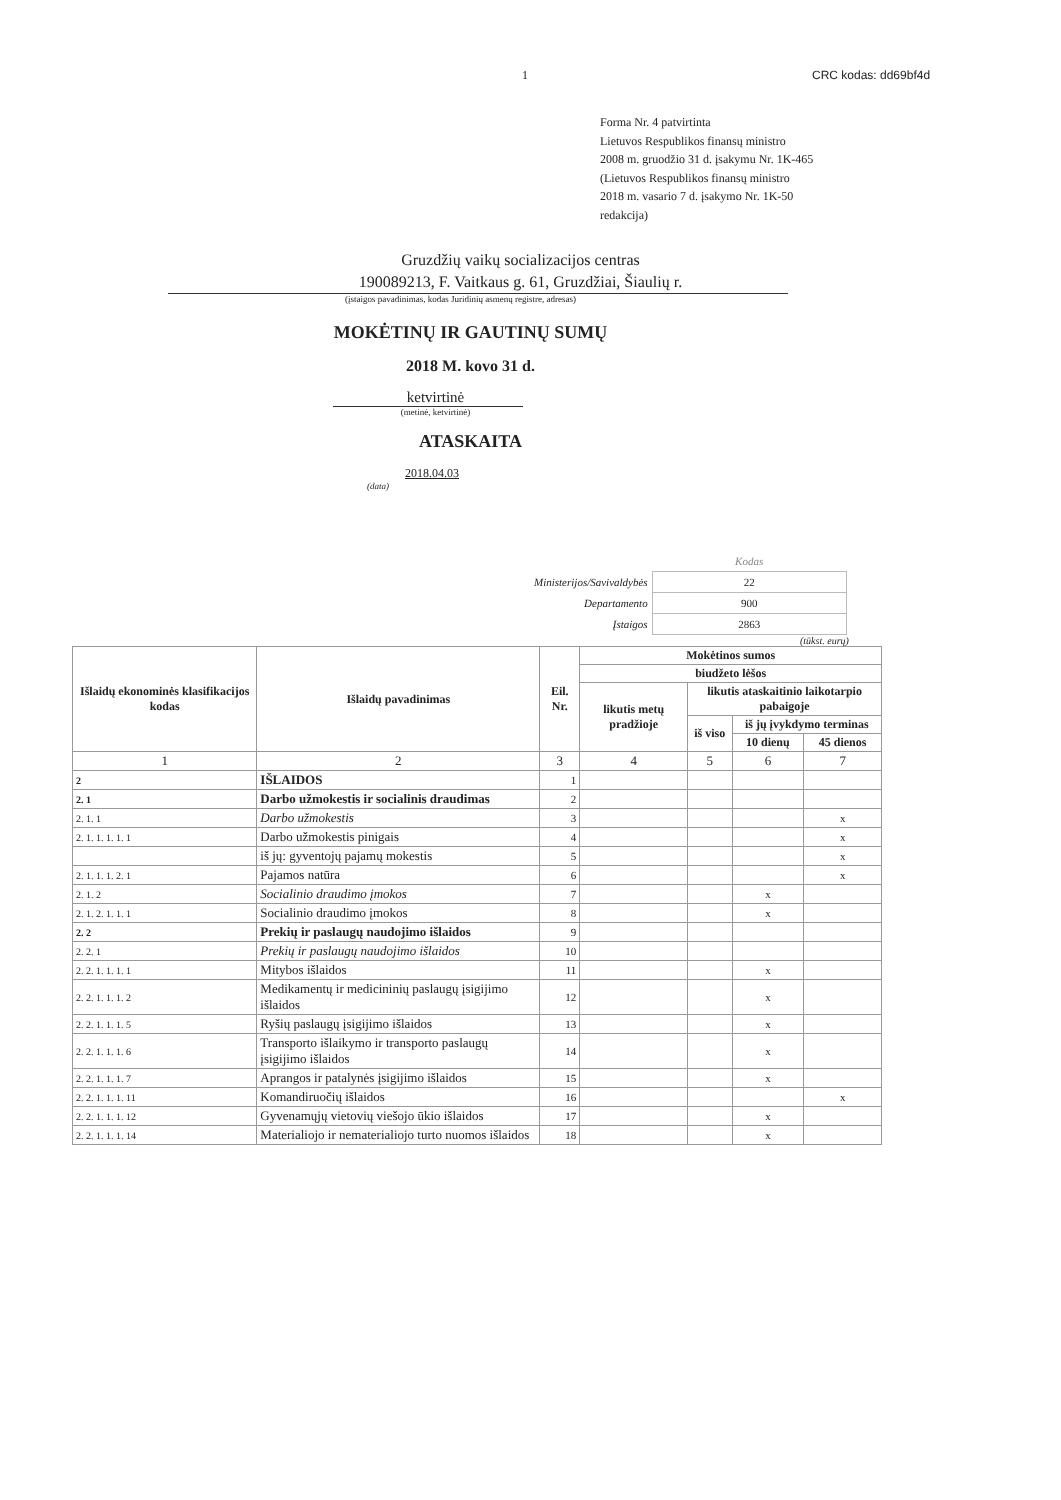1 CRC kodas: dd69bf4d
Forma Nr. 4 patvirtinta
Lietuvos Respublikos finansų ministro
2008 m. gruodžio 31 d. įsakymu Nr. 1K-465
(Lietuvos Respublikos finansų ministro
2018 m. vasario 7 d. įsakymo Nr. 1K-50
redakcija)
Gruzdžių vaikų socializacijos centras
190089213, F. Vaitkaus g. 61, Gruzdžiai, Šiaulių r.
(įstaigos pavadinimas, kodas Juridinių asmenų registre, adresas)
MOKĖTINŲ IR GAUTINŲ SUMŲ
2018 M. kovo 31 d.
ketvirtinė
(metinė, ketvirtinė)
ATASKAITA
2018.04.03
(data)
| | Kodas |
| Ministerijos/Savivaldybės | 22 |
| Departamento | 900 |
| Įstaigos | 2863 |
(tūkst. eurų)
| Išlaidų ekonominės klasifikacijos kodas | Išlaidų pavadinimas | Eil. Nr. | Mokėtinos sumos | | | |
| --- | --- | --- | --- | --- | --- | --- |
| | | | biudžeto lėšos | | | |
| | | | likutis metų pradžioje | likutis ataskaitinio laikotarpio pabaigoje | | |
| | | | | iš viso | iš jų įvykdymo terminas | |
| | | | | | 10 dienų | 45 dienos |
| 1 | 2 | 3 | 4 | 5 | 6 | 7 |
| 2 | IŠLAIDOS | 1 | | | | |
| 2. 1 | Darbo užmokestis ir socialinis draudimas | 2 | | | | |
| 2. 1. 1 | Darbo užmokestis | 3 | | | | x |
| 2. 1. 1. 1. 1. 1 | Darbo užmokestis pinigais | 4 | | | | x |
| | iš jų: gyventojų pajamų mokestis | 5 | | | | x |
| 2. 1. 1. 1. 2. 1 | Pajamos natūra | 6 | | | | x |
| 2. 1. 2 | Socialinio draudimo įmokos | 7 | | | x | |
| 2. 1. 2. 1. 1. 1 | Socialinio draudimo įmokos | 8 | | | x | |
| 2. 2 | Prekių ir paslaugų naudojimo išlaidos | 9 | | | | |
| 2. 2. 1 | Prekių ir paslaugų naudojimo išlaidos | 10 | | | | |
| 2. 2. 1. 1. 1. 1 | Mitybos išlaidos | 11 | | | x | |
| 2. 2. 1. 1. 1. 2 | Medikamentų ir medicininių paslaugų įsigijimo išlaidos | 12 | | | x | |
| 2. 2. 1. 1. 1. 5 | Ryšių paslaugų įsigijimo išlaidos | 13 | | | x | |
| 2. 2. 1. 1. 1. 6 | Transporto išlaikymo ir transporto paslaugų įsigijimo išlaidos | 14 | | | x | |
| 2. 2. 1. 1. 1. 7 | Aprangos ir patalynės įsigijimo išlaidos | 15 | | | x | |
| 2. 2. 1. 1. 1. 11 | Komandiruočių išlaidos | 16 | | | | x |
| 2. 2. 1. 1. 1. 12 | Gyvenamųjų vietovių viešojo ūkio išlaidos | 17 | | | x | |
| 2. 2. 1. 1. 1. 14 | Materialiojo ir nematerialiojo turto nuomos išlaidos | 18 | | | x | |